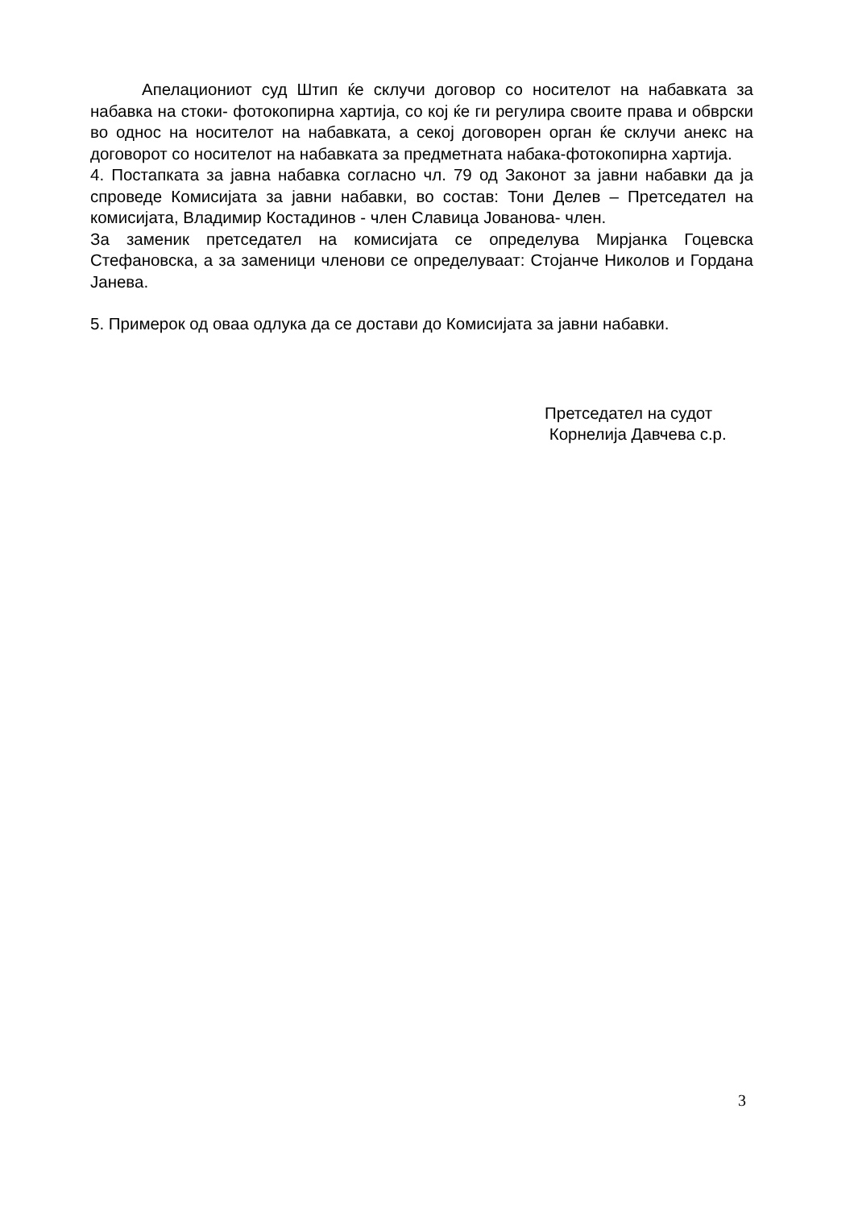Апелациониот суд Штип ќе склучи договор со носителот на набавката за набавка на стоки- фотокопирна хартија, со кој ќе ги регулира своите права и обврски во однос на носителот на набавката, а секој договорен орган ќе склучи анекс на договорот со носителот на набавката за предметната набака-фотокопирна хартија.
4. Постапката за јавна набавка согласно чл. 79 од Законот за јавни набавки да ја спроведе Комисијата за јавни набавки, во состав: Тони Делев – Претседател на комисијата, Владимир Костадинов - член Славица Јованова- член.
За заменик претседател на комисијата се определува Мирјанка Гоцевска Стефановска, а за заменици членови се определуваат: Стојанче Николов и Гордана Јанева.
5. Примерок од оваа одлука да се достави до Комисијата за јавни набавки.
Претседател на судот
Корнелија Давчева с.р.
3